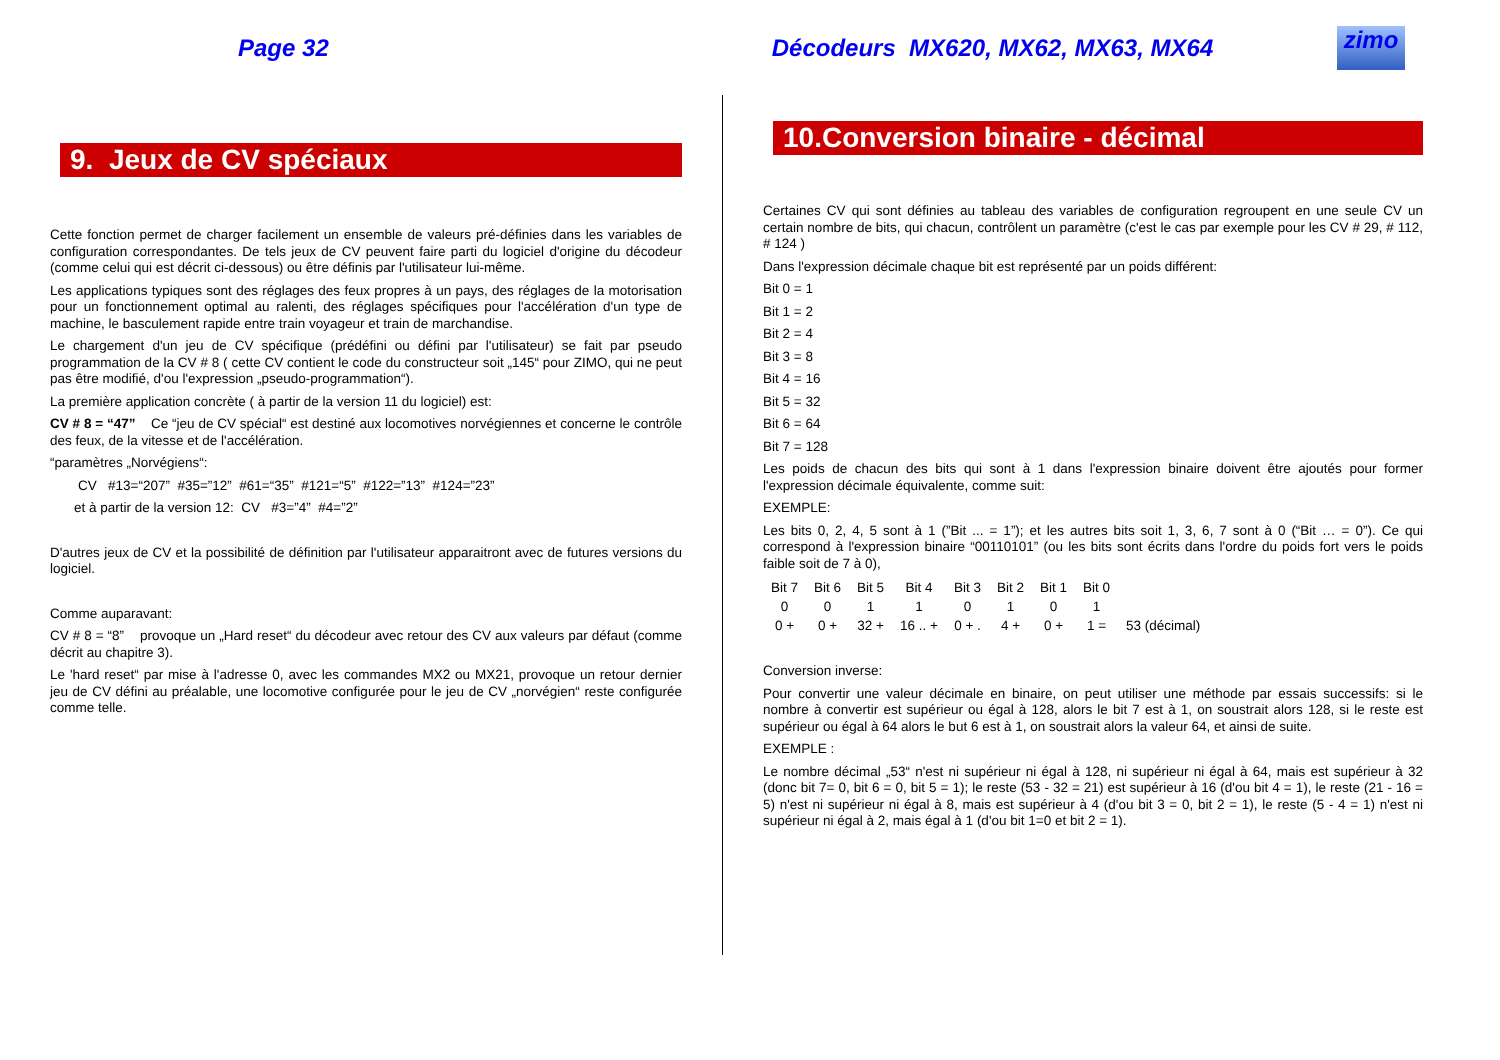Page 32
Décodeurs MX620, MX62, MX63, MX64
zimo
9. Jeux de CV spéciaux
Cette fonction permet de charger facilement un ensemble de valeurs pré-définies dans les variables de configuration correspondantes. De tels jeux de CV peuvent faire parti du logiciel d'origine du décodeur (comme celui qui est décrit ci-dessous) ou être définis par l'utilisateur lui-même.
Les applications typiques sont des réglages des feux propres à un pays, des réglages de la motorisation pour un fonctionnement optimal au ralenti, des réglages spécifiques pour l'accélération d'un type de machine, le basculement rapide entre train voyageur et train de marchandise.
Le chargement d'un jeu de CV spécifique (prédéfini ou défini par l'utilisateur) se fait par pseudo programmation de la CV # 8 ( cette CV contient le code du constructeur soit „145“ pour ZIMO, qui ne peut pas être modifié, d'ou l'expression „pseudo-programmation“).
La première application concrète ( à partir de la version 11 du logiciel) est:
CV # 8 = “47” Ce “jeu de CV spécial“ est destiné aux locomotives norvégiennes et concerne le contrôle des feux, de la vitesse et de l'accélération.
“paramètres „Norvégiens“:
CV #13=“207” #35=”12” #61=“35” #121=“5” #122=”13” #124=”23”
et à partir de la version 12: CV #3=”4” #4=”2”
D'autres jeux de CV et la possibilité de définition par l'utilisateur apparaitront avec de futures versions du logiciel.
Comme auparavant:
CV # 8 = “8” provoque un „Hard reset“ du décodeur avec retour des CV aux valeurs par défaut (comme décrit au chapitre 3).
Le 'hard reset“ par mise à l'adresse 0, avec les commandes MX2 ou MX21, provoque un retour dernier jeu de CV défini au préalable, une locomotive configurée pour le jeu de CV „norvégien“ reste configurée comme telle.
10.Conversion binaire - décimal
Certaines CV qui sont définies au tableau des variables de configuration regroupent en une seule CV un certain nombre de bits, qui chacun, contrôlent un paramètre (c'est le cas par exemple pour les CV # 29, # 112, # 124 )
Dans l'expression décimale chaque bit est représenté par un poids différent:
Bit 0 = 1
Bit 1 = 2
Bit 2 = 4
Bit 3 = 8
Bit 4 = 16
Bit 5 = 32
Bit 6 = 64
Bit 7 = 128
Les poids de chacun des bits qui sont à 1 dans l'expression binaire doivent être ajoutés pour former l'expression décimale équivalente, comme suit:
EXEMPLE:
Les bits 0, 2, 4, 5 sont à 1 (”Bit ... = 1”); et les autres bits soit 1, 3, 6, 7 sont à 0 (“Bit … = 0”). Ce qui correspond à l'expression binaire “00110101” (ou les bits sont écrits dans l'ordre du poids fort vers le poids faible soit de 7 à 0),
| Bit 7 | Bit 6 | Bit 5 | Bit 4 | Bit 3 | Bit 2 | Bit 1 | Bit 0 | |
| 0 | 0 | 1 | 1 | 0 | 1 | 0 | 1 | |
| 0 + | 0 + | 32 + | 16 .. + | 0 + . | 4 + | 0 + | 1 = | 53 (décimal) |
Conversion inverse:
Pour convertir une valeur décimale en binaire, on peut utiliser une méthode par essais successifs: si le nombre à convertir est supérieur ou égal à 128, alors le bit 7 est à 1, on soustrait alors 128, si le reste est supérieur ou égal à 64 alors le but 6 est à 1, on soustrait alors la valeur 64, et ainsi de suite.
EXEMPLE :
Le nombre décimal „53“ n'est ni supérieur ni égal à 128, ni supérieur ni égal à 64, mais est supérieur à 32 (donc bit 7= 0, bit 6 = 0, bit 5 = 1); le reste (53 - 32 = 21) est supérieur à 16 (d'ou bit 4 = 1), le reste (21 - 16 = 5) n'est ni supérieur ni égal à 8, mais est supérieur à 4 (d'ou bit 3 = 0, bit 2 = 1), le reste (5 - 4 = 1) n'est ni supérieur ni égal à 2, mais égal à 1 (d'ou bit 1=0 et bit 2 = 1).